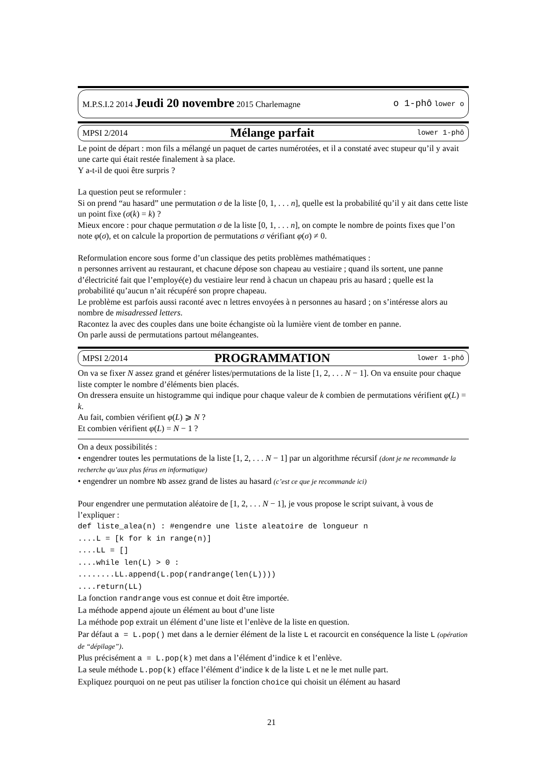M.P.S.I.2 2014 Jeudi 20 novembre 2015 Charlemagne o 1-phô lower o
MPSI 2/2014 Mélange parfait lower 1-phô
Le point de départ : mon fils a mélangé un paquet de cartes numérotées, et il a constaté avec stupeur qu’il y avait une carte qui était restée finalement à sa place.
Y a-t-il de quoi être surpris ?
La question peut se reformuler :
Si on prend “au hasard” une permutation σ de la liste [0, 1, . . . n], quelle est la probabilité qu’il y ait dans cette liste un point fixe (σ(k) = k) ?
Mieux encore : pour chaque permutation σ de la liste [0, 1, . . . n], on compte le nombre de points fixes que l’on note φ(σ), et on calcule la proportion de permutations σ vérifiant φ(σ) ≠ 0.
Reformulation encore sous forme d’un classique des petits problèmes mathématiques :
n personnes arrivent au restaurant, et chacune dépose son chapeau au vestiaire ; quand ils sortent, une panne d’électricité fait que l’employé(e) du vestiaire leur rend à chacun un chapeau pris au hasard ; quelle est la probabilité qu’aucun n’ait récupéré son propre chapeau.
Le problème est parfois aussi raconté avec n lettres envoyées à n personnes au hasard ; on s’intéresse alors au nombre de misadressed letters.
Racontez la avec des couples dans une boite échangiste où la lumière vient de tomber en panne.
On parle aussi de permutations partout mélangeantes.
MPSI 2/2014 PROGRAMMATION lower 1-phô
On va se fixer N assez grand et générer listes/permutations de la liste [1, 2, . . . N − 1]. On va ensuite pour chaque liste compter le nombre d’éléments bien placés.
On dressera ensuite un histogramme qui indique pour chaque valeur de k combien de permutations vérifient φ(L) = k.
Au fait, combien vérifient φ(L) ⩾ N ?
Et combien vérifient φ(L) = N − 1 ?
On a deux possibilités :
• engendrer toutes les permutations de la liste [1, 2, . . . N − 1] par un algorithme récursif (dont je ne recommande la recherche qu’aux plus férus en informatique)
• engendrer un nombre Nb assez grand de listes au hasard (c’est ce que je recommande ici)
Pour engendrer une permutation aléatoire de [1, 2, . . . N − 1], je vous propose le script suivant, à vous de l’expliquer :
def liste_alea(n) : #engendre une liste aleatoire de longueur n
....L = [k for k in range(n)]
....LL = []
....while len(L) > 0 :
........LL.append(L.pop(randrange(len(L))))
....return(LL)
La fonction randrange vous est connue et doit être importée.
La méthode append ajoute un élément au bout d’une liste
La méthode pop extrait un élément d’une liste et l’enlève de la liste en question.
Par défaut a = L.pop() met dans a le dernier élément de la liste L et racourcit en conséquence la liste L (opération de “dépilage”).
Plus précisément a = L.pop(k) met dans a l’élément d’indice k et l’enlève.
La seule méthode L.pop(k) efface l’élément d’indice k de la liste L et ne le met nulle part.
Expliquez pourquoi on ne peut pas utiliser la fonction choice qui choisit un élément au hasard
21